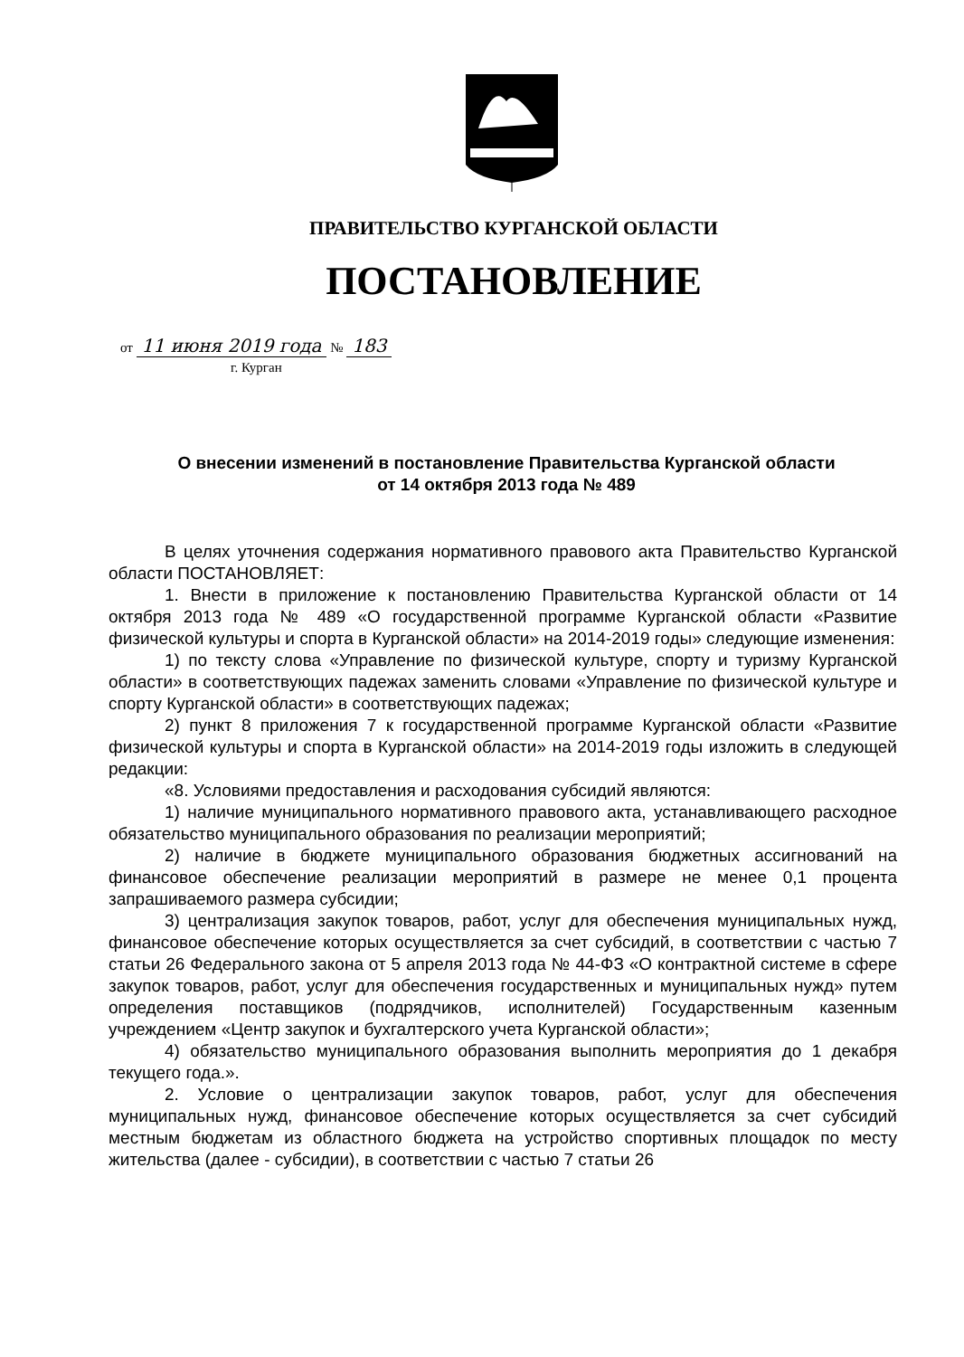ПРАВИТЕЛЬСТВО КУРГАНСКОЙ ОБЛАСТИ
ПОСТАНОВЛЕНИЕ
от 11 июня 2019 года № 183
г. Курган
О внесении изменений в постановление Правительства Курганской области
от 14 октября 2013 года № 489
В целях уточнения содержания нормативного правового акта Правительство Курганской области ПОСТАНОВЛЯЕТ:
1. Внести в приложение к постановлению Правительства Курганской области от 14 октября 2013 года № 489 «О государственной программе Курганской области «Развитие физической культуры и спорта в Курганской области» на 2014-2019 годы» следующие изменения:
1) по тексту слова «Управление по физической культуре, спорту и туризму Курганской области» в соответствующих падежах заменить словами «Управление по физической культуре и спорту Курганской области» в соответствующих падежах;
2) пункт 8 приложения 7 к государственной программе Курганской области «Развитие физической культуры и спорта в Курганской области» на 2014-2019 годы изложить в следующей редакции:
«8. Условиями предоставления и расходования субсидий являются:
1) наличие муниципального нормативного правового акта, устанавливающего расходное обязательство муниципального образования по реализации мероприятий;
2) наличие в бюджете муниципального образования бюджетных ассигнований на финансовое обеспечение реализации мероприятий в размере не менее 0,1 процента запрашиваемого размера субсидии;
3) централизация закупок товаров, работ, услуг для обеспечения муниципальных нужд, финансовое обеспечение которых осуществляется за счет субсидий, в соответствии с частью 7 статьи 26 Федерального закона от 5 апреля 2013 года № 44-ФЗ «О контрактной системе в сфере закупок товаров, работ, услуг для обеспечения государственных и муниципальных нужд» путем определения поставщиков (подрядчиков, исполнителей) Государственным казенным учреждением «Центр закупок и бухгалтерского учета Курганской области»;
4) обязательство муниципального образования выполнить мероприятия до 1 декабря текущего года.».
2. Условие о централизации закупок товаров, работ, услуг для обеспечения муниципальных нужд, финансовое обеспечение которых осуществляется за счет субсидий местным бюджетам из областного бюджета на устройство спортивных площадок по месту жительства (далее - субсидии), в соответствии с частью 7 статьи 26